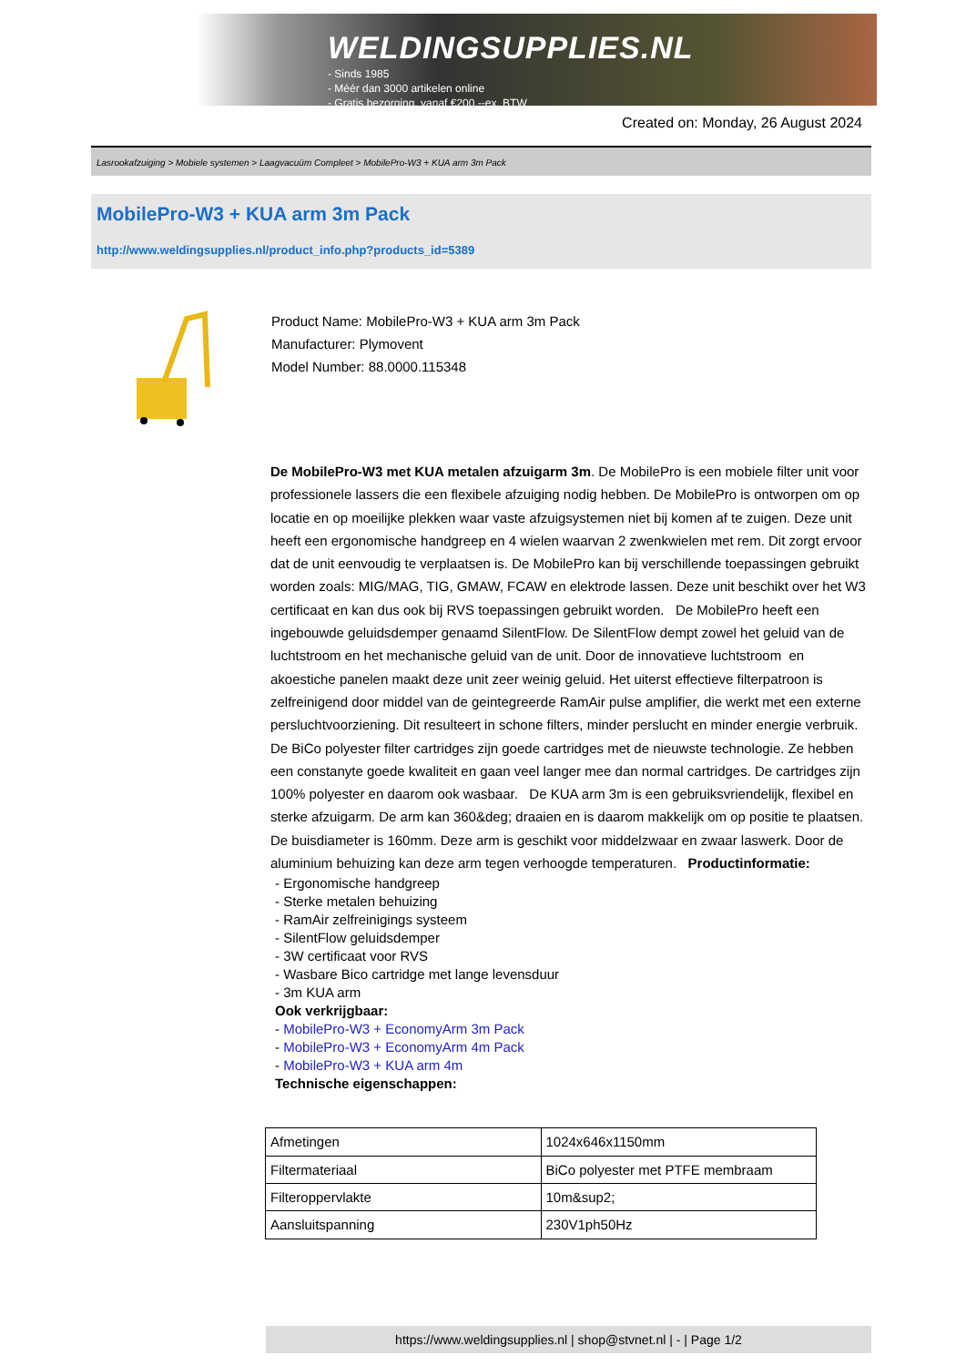WELDINGSUPPLIES.NL
- Sinds 1985
- Méér dan 3000 artikelen online
- Gratis bezorging, vanaf €200,--ex. BTW
Created on: Monday, 26 August 2024
Lasrookafzuiging > Mobiele systemen > Laagvacuüm Compleet > MobilePro-W3 + KUA arm 3m Pack
MobilePro-W3 + KUA arm 3m Pack
http://www.weldingsupplies.nl/product_info.php?products_id=5389
Product Name: MobilePro-W3 + KUA arm 3m Pack
Manufacturer: Plymovent
Model Number: 88.0000.115348
De MobilePro-W3 met KUA metalen afzuigarm 3m. De MobilePro is een mobiele filter unit voor professionele lassers die een flexibele afzuiging nodig hebben. De MobilePro is ontworpen om op locatie en op moeilijke plekken waar vaste afzuigsystemen niet bij komen af te zuigen. Deze unit heeft een ergonomische handgreep en 4 wielen waarvan 2 zwenkwielen met rem. Dit zorgt ervoor dat de unit eenvoudig te verplaatsen is. De MobilePro kan bij verschillende toepassingen gebruikt worden zoals: MIG/MAG, TIG, GMAW, FCAW en elektrode lassen. Deze unit beschikt over het W3 certificaat en kan dus ook bij RVS toepassingen gebruikt worden. De MobilePro heeft een ingebouwde geluidsdemper genaamd SilentFlow. De SilentFlow dempt zowel het geluid van de luchtstroom en het mechanische geluid van de unit. Door de innovatieve luchtstroom en akoestiche panelen maakt deze unit zeer weinig geluid. Het uiterst effectieve filterpatroon is zelfreinigend door middel van de geintegreerde RamAir pulse amplifier, die werkt met een externe persluchtvoorziening. Dit resulteert in schone filters, minder perslucht en minder energie verbruik. De BiCo polyester filter cartridges zijn goede cartridges met de nieuwste technologie. Ze hebben een constanyte goede kwaliteit en gaan veel langer mee dan normal cartridges. De cartridges zijn 100% polyester en daarom ook wasbaar. De KUA arm 3m is een gebruiksvriendelijk, flexibel en sterke afzuigarm. De arm kan 360&deg; draaien en is daarom makkelijk om op positie te plaatsen. De buisdiameter is 160mm. Deze arm is geschikt voor middelzwaar en zwaar laswerk. Door de aluminium behuizing kan deze arm tegen verhoogde temperaturen. Productinformatie:
- Ergonomische handgreep
- Sterke metalen behuizing
- RamAir zelfreinigings systeem
- SilentFlow geluidsdemper
- 3W certificaat voor RVS
- Wasbare Bico cartridge met lange levensduur
- 3m KUA arm
Ook verkrijgbaar:
- MobilePro-W3 + EconomyArm 3m Pack
- MobilePro-W3 + EconomyArm 4m Pack
- MobilePro-W3 + KUA arm 4m
Technische eigenschappen:
| Afmetingen | 1024x646x1150mm |
| Filtermateriaal | BiCo polyester met PTFE membraam |
| Filteroppervlakte | 10m&sup2; |
| Aansluitspanning | 230V1ph50Hz |
https://www.weldingsupplies.nl | shop@stvnet.nl | - | Page 1/2